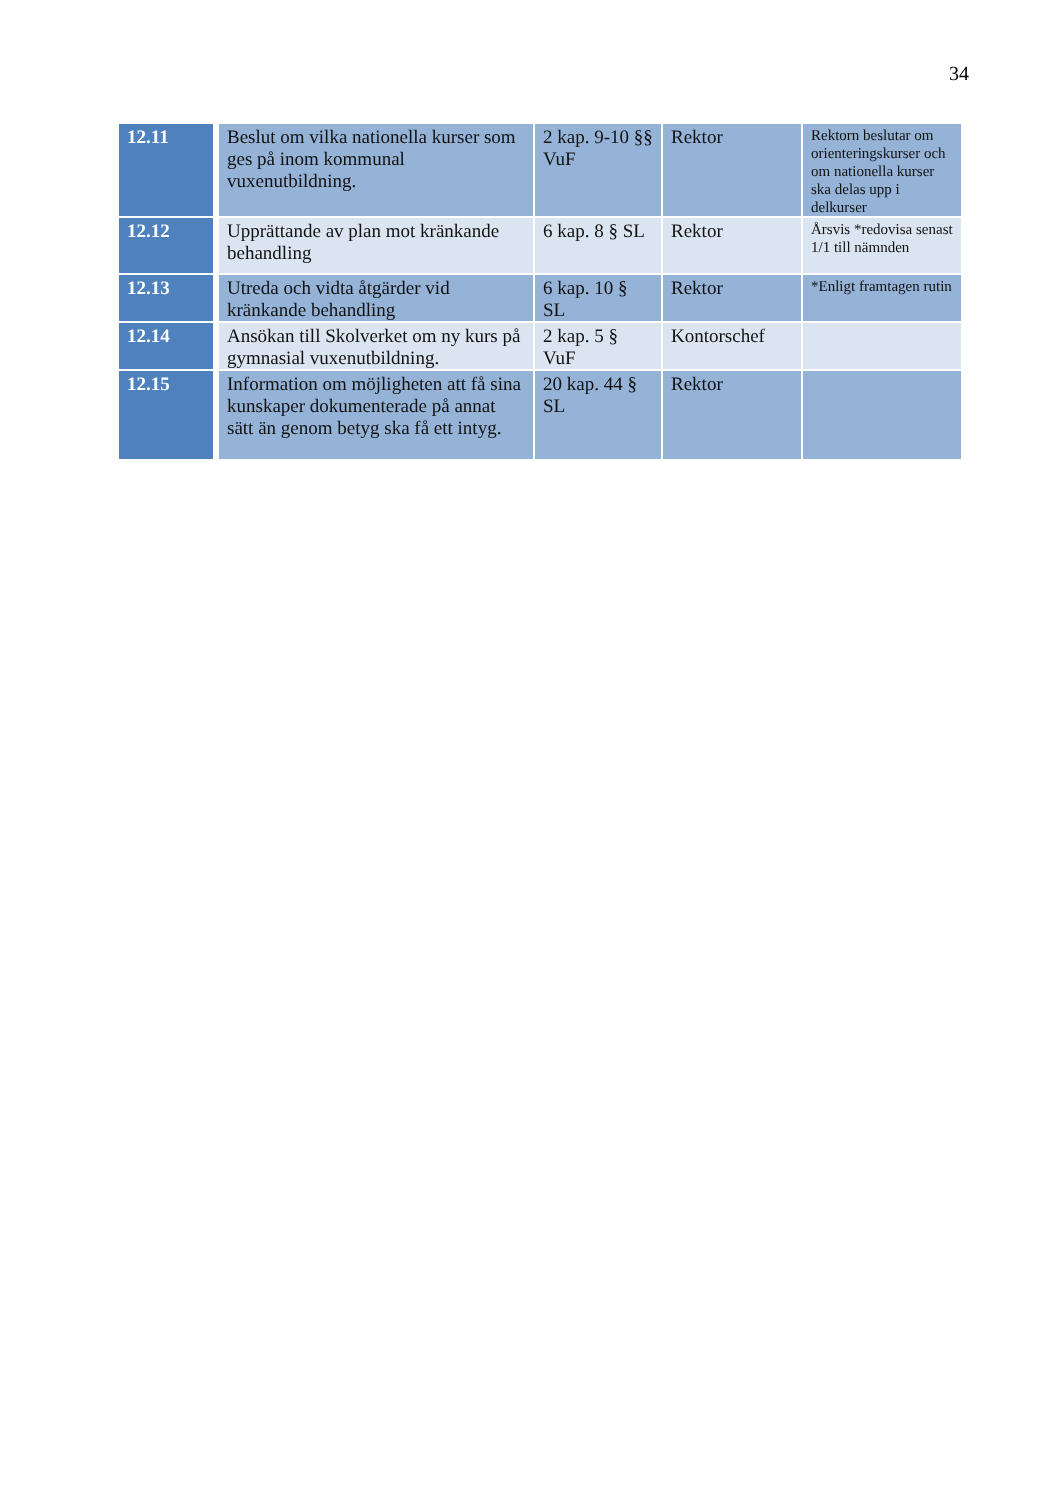34
| 12.11 | Beslut om vilka nationella kurser som ges på inom kommunal vuxenutbildning. | 2 kap. 9-10 §§ VuF | Rektor | Rektorn beslutar om orienteringskurser och om nationella kurser ska delas upp i delkurser |
| 12.12 | Upprättande av plan mot kränkande behandling | 6 kap. 8 § SL | Rektor | Årsvis *redovisa senast 1/1 till nämnden |
| 12.13 | Utreda och vidta åtgärder vid kränkande behandling | 6 kap. 10 § SL | Rektor | *Enligt framtagen rutin |
| 12.14 | Ansökan till Skolverket om ny kurs på gymnasial vuxenutbildning. | 2 kap. 5 § VuF | Kontorschef | |
| 12.15 | Information om möjligheten att få sina kunskaper dokumenterade på annat sätt än genom betyg ska få ett intyg. | 20 kap. 44 § SL | Rektor | |